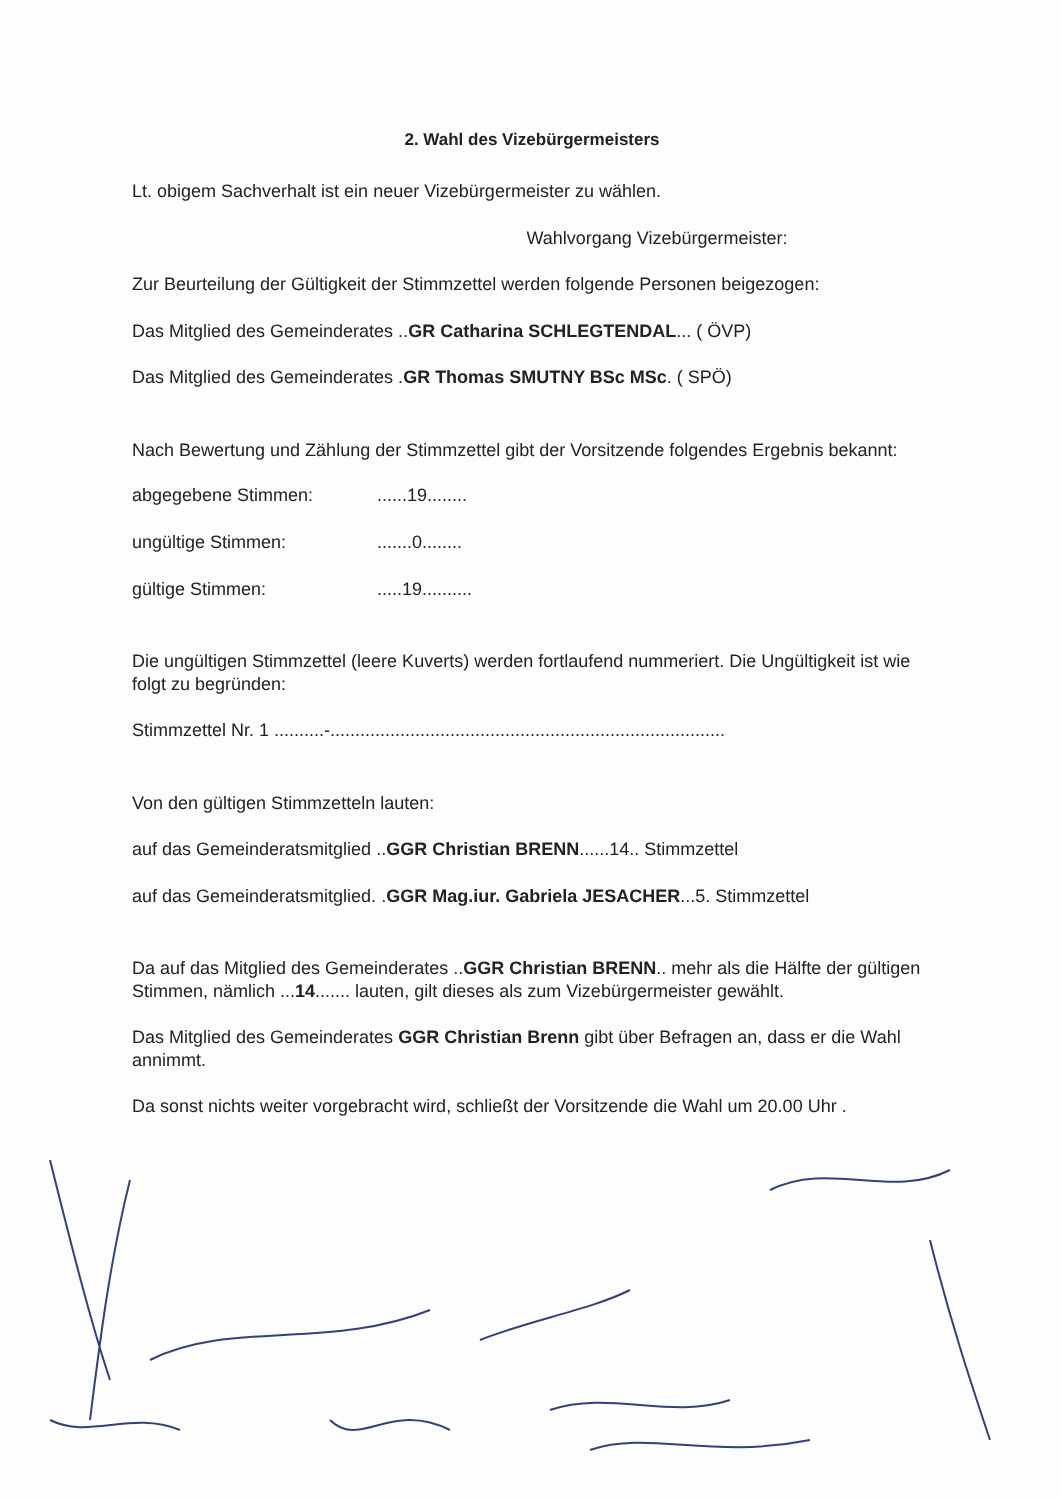2. Wahl des Vizebürgermeisters
Lt. obigem Sachverhalt ist ein neuer Vizebürgermeister zu wählen.
Wahlvorgang Vizebürgermeister:
Zur Beurteilung der Gültigkeit der Stimmzettel werden folgende Personen beigezogen:
Das Mitglied des Gemeinderates ..GR Catharina SCHLEGTENDAL... ( ÖVP)
Das Mitglied des Gemeinderates .GR Thomas SMUTNY BSc MSc. ( SPÖ)
Nach Bewertung und Zählung der Stimmzettel gibt der Vorsitzende folgendes Ergebnis bekannt:
abgegebene Stimmen:......19........
ungültige Stimmen:.......0........
gültige Stimmen:.....19..........
Die ungültigen Stimmzettel (leere Kuverts) werden fortlaufend nummeriert. Die Ungültigkeit ist wie folgt zu begründen:
Stimmzettel Nr. 1 ..........-...............................................................................
Von den gültigen Stimmzetteln lauten:
auf das Gemeinderatsmitglied ..GGR Christian BRENN......14.. Stimmzettel
auf das Gemeinderatsmitglied. .GGR Mag.iur. Gabriela JESACHER...5. Stimmzettel
Da auf das Mitglied des Gemeinderates ..GGR Christian BRENN.. mehr als die Hälfte der gültigen Stimmen, nämlich ...14....... lauten, gilt dieses als zum Vizebürgermeister gewählt.
Das Mitglied des Gemeinderates GGR Christian Brenn gibt über Befragen an, dass er die Wahl annimmt.
Da sonst nichts weiter vorgebracht wird, schließt der Vorsitzende die Wahl um 20.00 Uhr .